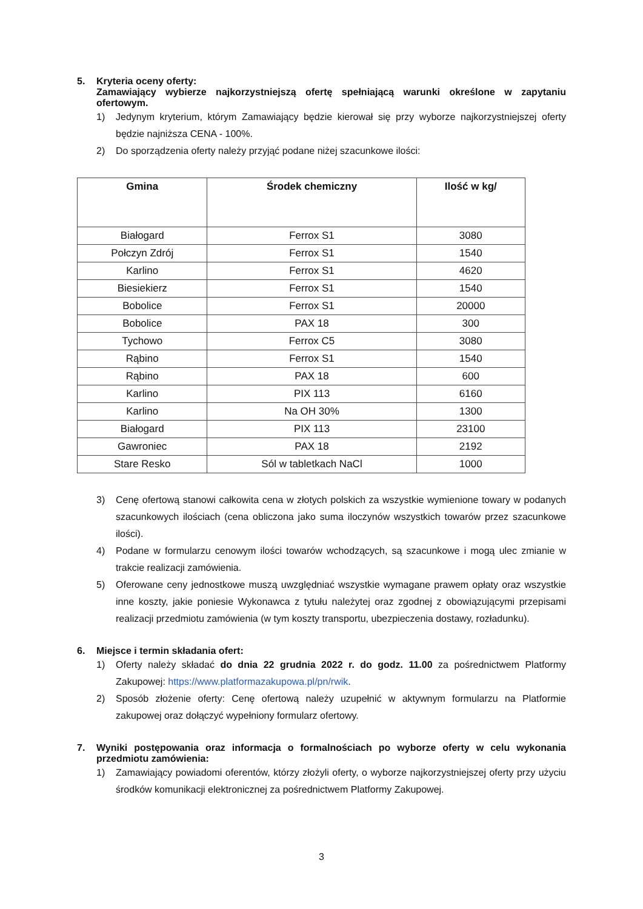5. Kryteria oceny oferty:
Zamawiający wybierze najkorzystniejszą ofertę spełniającą warunki określone w zapytaniu ofertowym.
1) Jedynym kryterium, którym Zamawiający będzie kierował się przy wyborze najkorzystniejszej oferty będzie najniższa CENA - 100%.
2) Do sporządzenia oferty należy przyjąć podane niżej szacunkowe ilości:
| Gmina | Środek chemiczny | Ilość w kg/ |
| --- | --- | --- |
| Białogard | Ferrox S1 | 3080 |
| Połczyn Zdrój | Ferrox S1 | 1540 |
| Karlino | Ferrox S1 | 4620 |
| Biesiekierz | Ferrox S1 | 1540 |
| Bobolice | Ferrox S1 | 20000 |
| Bobolice | PAX 18 | 300 |
| Tychowo | Ferrox C5 | 3080 |
| Rąbino | Ferrox S1 | 1540 |
| Rąbino | PAX 18 | 600 |
| Karlino | PIX 113 | 6160 |
| Karlino | Na OH 30% | 1300 |
| Białogard | PIX 113 | 23100 |
| Gawroniec | PAX 18 | 2192 |
| Stare Resko | Sól w tabletkach NaCl | 1000 |
3) Cenę ofertową stanowi całkowita cena w złotych polskich za wszystkie wymienione towary w podanych szacunkowych ilościach (cena obliczona jako suma iloczynów wszystkich towarów przez szacunkowe ilości).
4) Podane w formularzu cenowym ilości towarów wchodzących, są szacunkowe i mogą ulec zmianie w trakcie realizacji zamówienia.
5) Oferowane ceny jednostkowe muszą uwzględniać wszystkie wymagane prawem opłaty oraz wszystkie inne koszty, jakie poniesie Wykonawca z tytułu należytej oraz zgodnej z obowiązującymi przepisami realizacji przedmiotu zamówienia (w tym koszty transportu, ubezpieczenia dostawy, rozładunku).
6. Miejsce i termin składania ofert:
1) Oferty należy składać do dnia 22 grudnia 2022 r. do godz. 11.00 za pośrednictwem Platformy Zakupowej: https://www.platformazakupowa.pl/pn/rwik.
2) Sposób złożenie oferty: Cenę ofertową należy uzupełnić w aktywnym formularzu na Platformie zakupowej oraz dołączyć wypełniony formularz ofertowy.
7. Wyniki postępowania oraz informacja o formalnościach po wyborze oferty w celu wykonania przedmiotu zamówienia:
1) Zamawiający powiadomi oferentów, którzy złożyli oferty, o wyborze najkorzystniejszej oferty przy użyciu środków komunikacji elektronicznej za pośrednictwem Platformy Zakupowej.
3